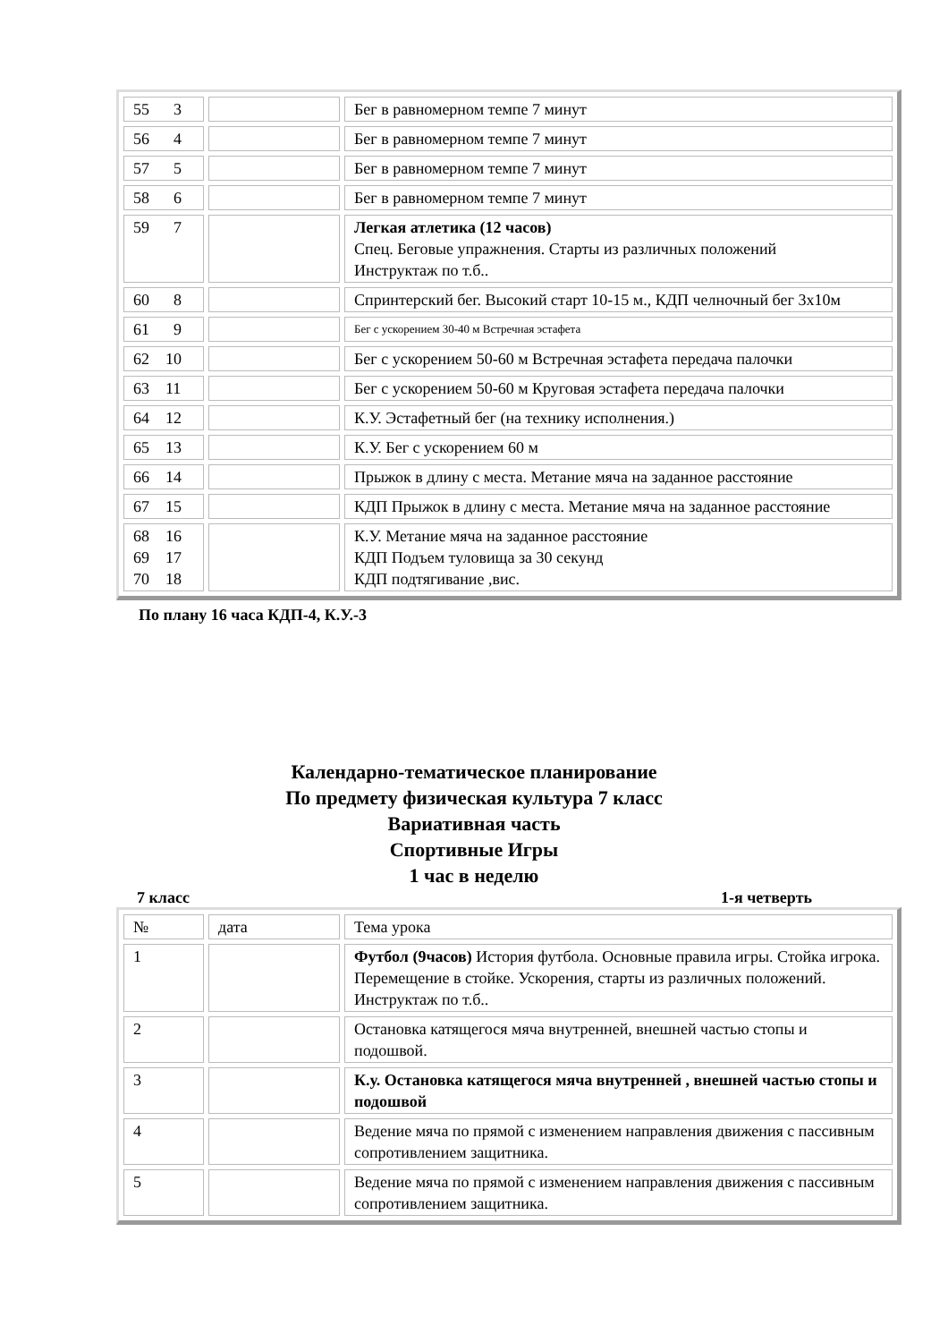| 55 3 | | Бег в равномерном темпе 7 минут |
| 56 4 | | Бег в равномерном темпе 7 минут |
| 57 5 | | Бег в равномерном темпе 7 минут |
| 58 6 | | Бег в равномерном темпе 7 минут |
| 59 7 | | Легкая атлетика (12 часов) Спец. Беговые упражнения. Старты из различных положений Инструктаж по т.б.. |
| 60 8 | | Спринтерский бег. Высокий старт 10-15 м., КДП челночный бег 3х10м |
| 61 9 | | Бег с ускорением 30-40 м Встречная эстафета |
| 62 10 | | Бег с ускорением 50-60 м Встречная эстафета передача палочки |
| 63 11 | | Бег с ускорением 50-60 м Круговая эстафета передача палочки |
| 64 12 | | К.У. Эстафетный бег (на технику исполнения.) |
| 65 13 | | К.У. Бег с ускорением 60 м |
| 66 14 | | Прыжок в длину с места. Метание мяча на заданное расстояние |
| 67 15 | | КДП Прыжок в длину с места. Метание мяча на заданное расстояние |
| 68 16 69 17 70 18 | | К.У. Метание мяча на заданное расстояние КДП Подъем туловища за 30 секунд КДП подтягивание ,вис. |
По плану 16 часа КДП-4, К.У.-3
Календарно-тематическое планирование
По предмету физическая культура 7 класс
Вариативная часть
Спортивные Игры
1 час в неделю
7 класс 1-я четверть
| № | дата | Тема урока |
| 1 | | Футбол (9часов) История футбола. Основные правила игры. Стойка игрока. Перемещение в стойке. Ускорения, старты из различных положений. Инструктаж по т.б.. |
| 2 | | Остановка катящегося мяча внутренней, внешней частью стопы и подошвой. |
| 3 | | К.у. Остановка катящегося мяча внутренней , внешней частью стопы и подошвой |
| 4 | | Ведение мяча по прямой с изменением направления движения с пассивным сопротивлением защитника. |
| 5 | | Ведение мяча по прямой с изменением направления движения с пассивным сопротивлением защитника. |